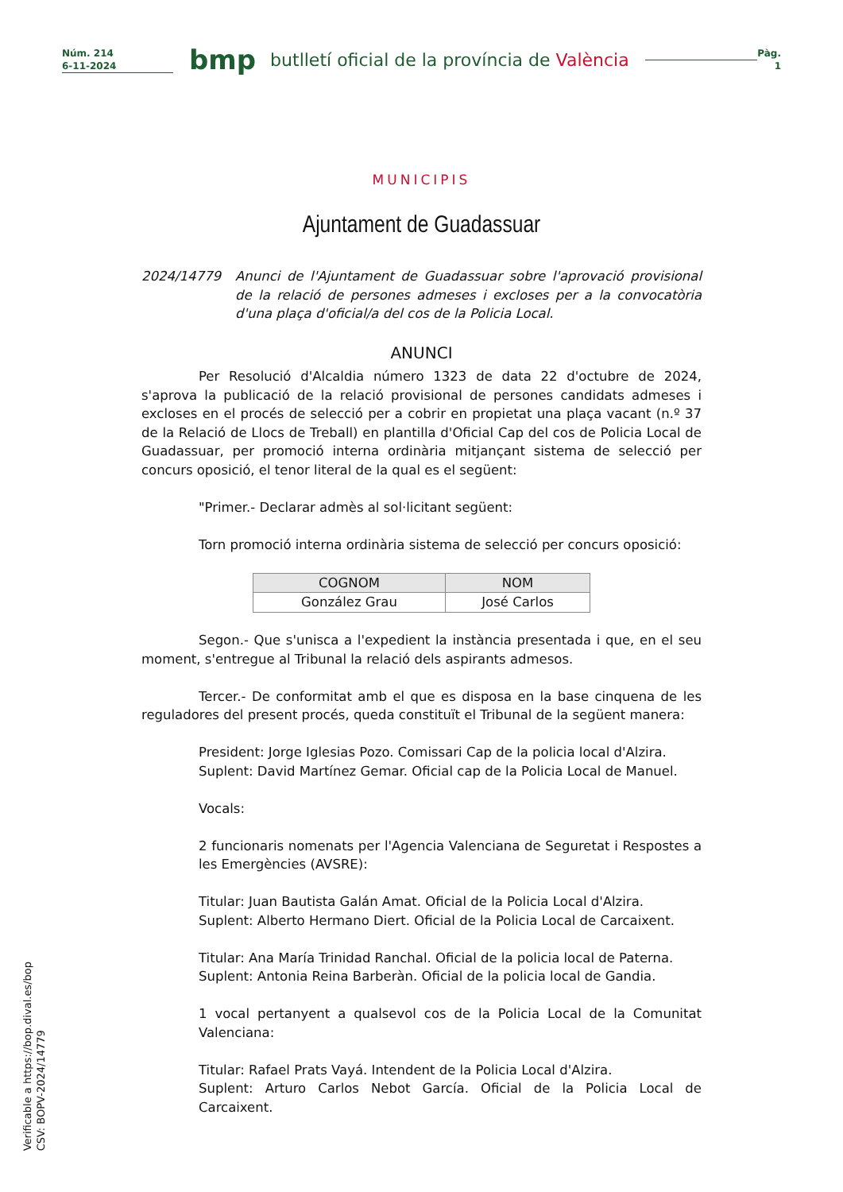Núm. 214
6-11-2024
bmp
butlletí oficial de la província de València
Pàg.
1
MUNICIPIS
Ajuntament de Guadassuar
2024/14779 Anunci de l'Ajuntament de Guadassuar sobre l'aprovació provisional de la relació de persones admeses i excloses per a la convocatòria d'una plaça d'oficial/a del cos de la Policia Local.
ANUNCI
Per Resolució d'Alcaldia número 1323 de data 22 d'octubre de 2024, s'aprova la publicació de la relació provisional de persones candidats admeses i excloses en el procés de selecció per a cobrir en propietat una plaça vacant (n.º 37 de la Relació de Llocs de Treball) en plantilla d'Oficial Cap del cos de Policia Local de Guadassuar, per promoció interna ordinària mitjançant sistema de selecció per concurs oposició, el tenor literal de la qual es el següent:
"Primer.- Declarar admès al sol·licitant següent:
Torn promoció interna ordinària sistema de selecció per concurs oposició:
| COGNOM | NOM |
| --- | --- |
| González Grau | José Carlos |
Segon.- Que s'unisca a l'expedient la instància presentada i que, en el seu moment, s'entregue al Tribunal la relació dels aspirants admesos.
Tercer.- De conformitat amb el que es disposa en la base cinquena de les reguladores del present procés, queda constituït el Tribunal de la següent manera:
President: Jorge Iglesias Pozo. Comissari Cap de la policia local d'Alzira.
Suplent: David Martínez Gemar. Oficial cap de la Policia Local de Manuel.
Vocals:
2 funcionaris nomenats per l'Agencia Valenciana de Seguretat i Respostes a les Emergències (AVSRE):
Titular: Juan Bautista Galán Amat. Oficial de la Policia Local d'Alzira.
Suplent: Alberto Hermano Diert. Oficial de la Policia Local de Carcaixent.
Titular: Ana María Trinidad Ranchal. Oficial de la policia local de Paterna.
Suplent: Antonia Reina Barberàn. Oficial de la policia local de Gandia.
1 vocal pertanyent a qualsevol cos de la Policia Local de la Comunitat Valenciana:
Titular: Rafael Prats Vayá. Intendent de la Policia Local d'Alzira.
Suplent: Arturo Carlos Nebot García. Oficial de la Policia Local de Carcaixent.
Verificable a https://bop.dival.es/bop
CSV: BOPV-2024/14779